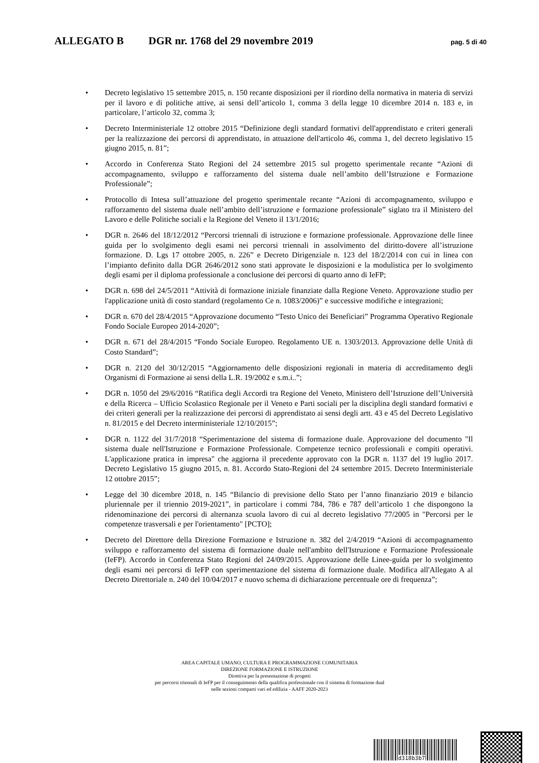ALLEGATO B DGR nr. 1768 del 29 novembre 2019 pag. 5 di 40
• Decreto legislativo 15 settembre 2015, n. 150 recante disposizioni per il riordino della normativa in materia di servizi per il lavoro e di politiche attive, ai sensi dell’articolo 1, comma 3 della legge 10 dicembre 2014 n. 183 e, in particolare, l’articolo 32, comma 3;
• Decreto Interministeriale 12 ottobre 2015 “Definizione degli standard formativi dell'apprendistato e criteri generali per la realizzazione dei percorsi di apprendistato, in attuazione dell'articolo 46, comma 1, del decreto legislativo 15 giugno 2015, n. 81”;
• Accordo in Conferenza Stato Regioni del 24 settembre 2015 sul progetto sperimentale recante “Azioni di accompagnamento, sviluppo e rafforzamento del sistema duale nell’ambito dell’Istruzione e Formazione Professionale”;
• Protocollo di Intesa sull’attuazione del progetto sperimentale recante “Azioni di accompagnamento, sviluppo e rafforzamento del sistema duale nell’ambito dell’istruzione e formazione professionale” siglato tra il Ministero del Lavoro e delle Politiche sociali e la Regione del Veneto il 13/1/2016;
• DGR n. 2646 del 18/12/2012 “Percorsi triennali di istruzione e formazione professionale. Approvazione delle linee guida per lo svolgimento degli esami nei percorsi triennali in assolvimento del diritto-dovere all’istruzione formazione. D. Lgs 17 ottobre 2005, n. 226” e Decreto Dirigenziale n. 123 del 18/2/2014 con cui in linea con l’impianto definito dalla DGR 2646/2012 sono stati approvate le disposizioni e la modulistica per lo svolgimento degli esami per il diploma professionale a conclusione dei percorsi di quarto anno di IeFP;
• DGR n. 698 del 24/5/2011 “Attività di formazione iniziale finanziate dalla Regione Veneto. Approvazione studio per l'applicazione unità di costo standard (regolamento Ce n. 1083/2006)” e successive modifiche e integrazioni;
• DGR n. 670 del 28/4/2015 “Approvazione documento “Testo Unico dei Beneficiari” Programma Operativo Regionale Fondo Sociale Europeo 2014-2020”;
• DGR n. 671 del 28/4/2015 “Fondo Sociale Europeo. Regolamento UE n. 1303/2013. Approvazione delle Unità di Costo Standard”;
• DGR n. 2120 del 30/12/2015 “Aggiornamento delle disposizioni regionali in materia di accreditamento degli Organismi di Formazione ai sensi della L.R. 19/2002 e s.m.i..”;
• DGR n. 1050 del 29/6/2016 “Ratifica degli Accordi tra Regione del Veneto, Ministero dell’Istruzione dell’Università e della Ricerca – Ufficio Scolastico Regionale per il Veneto e Parti sociali per la disciplina degli standard formativi e dei criteri generali per la realizzazione dei percorsi di apprendistato ai sensi degli artt. 43 e 45 del Decreto Legislativo n. 81/2015 e del Decreto interministeriale 12/10/2015”;
• DGR n. 1122 del 31/7/2018 “Sperimentazione del sistema di formazione duale. Approvazione del documento "Il sistema duale nell'Istruzione e Formazione Professionale. Competenze tecnico professionali e compiti operativi. L'applicazione pratica in impresa" che aggiorna il precedente approvato con la DGR n. 1137 del 19 luglio 2017. Decreto Legislativo 15 giugno 2015, n. 81. Accordo Stato-Regioni del 24 settembre 2015. Decreto Interministeriale 12 ottobre 2015”;
• Legge del 30 dicembre 2018, n. 145 “Bilancio di previsione dello Stato per l’anno finanziario 2019 e bilancio pluriennale per il triennio 2019-2021”, in particolare i commi 784, 786 e 787 dell’articolo 1 che dispongono la ridenominazione dei percorsi di alternanza scuola lavoro di cui al decreto legislativo 77/2005 in "Percorsi per le competenze trasversali e per l'orientamento" [PCTO];
• Decreto del Direttore della Direzione Formazione e Istruzione n. 382 del 2/4/2019 “Azioni di accompagnamento sviluppo e rafforzamento del sistema di formazione duale nell'ambito dell'Istruzione e Formazione Professionale (IeFP). Accordo in Conferenza Stato Regioni del 24/09/2015. Approvazione delle Linee-guida per lo svolgimento degli esami nei percorsi di IeFP con sperimentazione del sistema di formazione duale. Modifica all'Allegato A al Decreto Direttoriale n. 240 del 10/04/2017 e nuovo schema di dichiarazione percentuale ore di frequenza”;
AREA CAPITALE UMANO, CULTURA E PROGRAMMAZIONE COMUNITARIA
DIREZIONE FORMAZIONE E ISTRUZIONE
Direttiva per la presentazione di progetti
per percorsi triennali di IeFP per il conseguimento della qualifica professionale con il sistema di formazione dual
nelle sezioni comparti vari ed edilizia - AAFF 2020-2023
d318b3b7